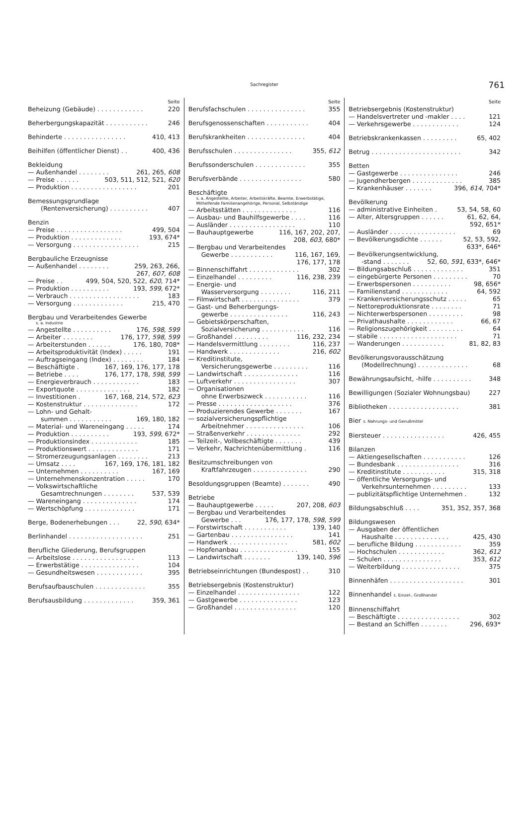Sachregister 761
Seite
Beheizung (Gebäude) . . . . . . . . . . . . 220
Beherbergungskapazität . . . . . . . . . . . 246
Behinderte . . . . . . . . . . . . . . . . 410, 413
Beihilfen (öffentlicher Dienst) . . 400, 436
Bekleidung
— Außenhandel . . . . . . . . 261, 265, 608
— Preise . . . . . . 503, 511, 512, 521, 620
— Produktion . . . . . . . . . . . . . . . . . 201
Bemessungsgrundlage
(Rentenversicherung) . . . . . . . . . . 407
Benzin
— Preise . . . . . . . . . . . . . . . . . 499, 504
— Produktion . . . . . . . . . . . . . 193, 674*
— Versorgung . . . . . . . . . . . . . . . . . 215
Bergbauliche Erzeugnisse
— Außenhandel . . . . . . . . 259, 263, 266,
267, 607, 608
— Preise . . 499, 504, 520, 522, 620, 714*
— Produktion . . . . . . . . . . 193, 599, 672*
— Verbrauch . . . . . . . . . . . . . . . . . . 183
— Versorgung . . . . . . . . . . . . . 215, 470
Bergbau und Verarbeitendes Gewerbe
s. a. Industrie
— Angestellte . . . . . . . . . . 176, 598, 599
— Arbeiter . . . . . . . . 176, 177, 598, 599
— Arbeiterstunden . . . . . . 176, 180, 708*
— Arbeitsproduktivität (Index) . . . . . 191
— Auftragseingang (Index) . . . . . . . . 184
— Beschäftigte . 167, 169, 176, 177, 178
— Betriebe . . . . 176, 177, 178, 598, 599
— Energieverbrauch . . . . . . . . . . . . 183
— Exportquote . . . . . . . . . . . . . . 182
— Investitionen . 167, 168, 214, 572, 623
— Kostenstruktur . . . . . . . . . . . . . . 172
— Lohn- und Gehalt-
summen . . . . . . . . . . . 169, 180, 182
— Material- und Wareneingang . . . . . 174
— Produktion . . . . . . . . . . 193, 599, 672*
— Produktionsindex . . . . . . . . . . . . 185
— Produktionswert . . . . . . . . . . . . . 171
— Stromerzeugungsanlagen . . . . . . . . 213
— Umsatz . . . . 167, 169, 176, 181, 182
— Unternehmen . . . . . . . . . . 167, 169
— Unternehmenskonzentration . . . . . 170
— Volkswirtschaftliche
Gesamtrechnungen . . . . . . . . 537, 539
— Wareneingang . . . . . . . . . . . . . . 174
— Wertschöpfung . . . . . . . . . . . . . 171
Berge, Bodenerhebungen . . . 22, 590, 634*
Berlinhandel . . . . . . . . . . . . . . . . . . . 251
Berufliche Gliederung, Berufsgruppen
— Arbeitslose . . . . . . . . . . . . . . . . 113
— Erwerbstätige . . . . . . . . . . . . . . . 104
— Gesundheitswesen . . . . . . . . . . . . 395
Berufsaufbauschulen . . . . . . . . . . . . . 355
Berufsausbildung . . . . . . . . . . . . . 359, 361
Seite
Berufsfachschulen . . . . . . . . . . . . . . . 355
Berufsgenossenschaften . . . . . . . . . . . 404
Berufskrankheiten . . . . . . . . . . . . . . . 404
Berufsschulen . . . . . . . . . . . . . . . 355, 612
Berufssonderschulen . . . . . . . . . . . . . 355
Berufsverbände . . . . . . . . . . . . . . . . 580
Beschäftigte
s. a. Angestellte, Arbeiter, Arbeitskräfte, Beamte, Erwerbstätige, Mithelfende Familienangehörige, Personal, Selbständige
— Arbeitsstätten . . . . . . . . . . . . . . 116
— Ausbau- und Bauhilfsgewerbe . . . . 116
— Ausländer . . . . . . . . . . . . . . . . . 110
— Bauhauptgewerbe 116, 167, 202, 207,
208, 603, 680*
— Bergbau und Verarbeitendes
Gewerbe . . . . . . . . . . . 116, 167, 169,
176, 177, 178
— Binnenschiffahrt . . . . . . . . . . . . . 302
— Einzelhandel . . . . . . . . . 116, 238, 239
— Energie- und
Wasserversorgung . . . . . . . . 116, 211
— Filmwirtschaft . . . . . . . . . . . . . . . 379
— Gast- und Beherbergungs-
gewerbe . . . . . . . . . . . . . . . 116, 243
— Gebietskörperschaften,
Sozialversicherung . . . . . . . . . . . 116
— Großhandel . . . . . . . . . 116, 232, 234
— Handelsvermittlung . . . . . . . . 116, 237
— Handwerk . . . . . . . . . . . . . 216, 602
— Kreditinstitute,
Versicherungsgewerbe . . . . . . . . . 116
— Landwirtschaft . . . . . . . . . . . . . . 116
— Luftverkehr . . . . . . . . . . . . . . . . 307
— Organisationen
ohne Erwerbszweck . . . . . . . . . . . 116
— Presse . . . . . . . . . . . . . . . . . . . 376
— Produzierendes Gewerbe . . . . . . . 167
— sozialversicherungspflichtige
Arbeitnehmer . . . . . . . . . . . . . . . 106
— Straßenverkehr . . . . . . . . . . . . . . 292
— Teilzeit-, Vollbeschäftigte . . . . . . . 439
— Verkehr, Nachrichtenübermittlung . 116
Besitzumschreibungen von
Kraftfahrzeugen . . . . . . . . . . . . . . 290
Besoldungsgruppen (Beamte) . . . . . . . 490
Betriebe
— Bauhauptgewerbe . . . . . 207, 208, 603
— Bergbau und Verarbeitendes
Gewerbe . . . 176, 177, 178, 598, 599
— Forstwirtschaft . . . . . . . . . . . 139, 140
— Gartenbau . . . . . . . . . . . . . . . . 141
— Handwerk . . . . . . . . . . . . . . . 581, 602
— Hopfenanbau . . . . . . . . . . . . . . . 155
— Landwirtschaft . . . . . . . 139, 140, 596
Betriebseinrichtungen (Bundespost) . . 310
Betriebsergebnis (Kostenstruktur)
— Einzelhandel . . . . . . . . . . . . . . . . 122
— Gastgewerbe . . . . . . . . . . . . . . . 123
— Großhandel . . . . . . . . . . . . . . . . 120
Seite
Betriebsergebnis (Kostenstruktur)
— Handelsvertreter und -makler . . . . 121
— Verkehrsgewerbe . . . . . . . . . . . . 124
Betriebskrankenkassen . . . . . . . . . 65, 402
Betrug . . . . . . . . . . . . . . . . . . . . . . . 342
Betten
— Gastgewerbe . . . . . . . . . . . . . . . 246
— Jugendherbergen . . . . . . . . . . . . . 385
— Krankenhäuser . . . . . . . 396, 614, 704*
Bevölkerung
— administrative Einheiten . 53, 54, 58, 60
— Alter, Altersgruppen . . . . . . 61, 62, 64,
592, 651*
— Ausländer . . . . . . . . . . . . . . . . . 69
— Bevölkerungsdichte . . . . . . 52, 53, 592,
633*, 646*
— Bevölkerungsentwicklung,
-stand . . . . . . . 52, 60, 591, 633*, 646*
— Bildungsabschluß . . . . . . . . . . . . . 351
— eingebürgerte Personen . . . . . . . . . 70
— Erwerbspersonen . . . . . . . . . . 98, 656*
— Familienstand . . . . . . . . . . . . 64, 592
— Krankenversicherungsschutz . . . . . 65
— Nettoreproduktionsrate . . . . . . . . 71
— Nichterwerbspersonen . . . . . . . . . 98
— Privathaushalte . . . . . . . . . . . . 66, 67
— Religionszugehörigkeit . . . . . . . . . 64
— stabile . . . . . . . . . . . . . . . . . . . . 71
— Wanderungen . . . . . . . . . . . 81, 82, 83
Bevölkerungsvorausschätzung
(Modellrechnung) . . . . . . . . . . . . . 68
Bewährungsaufsicht, -hilfe . . . . . . . . . . 348
Bewilligungen (Sozialer Wohnungsbau) 227
Bibliotheken . . . . . . . . . . . . . . . . . . 381
Bier s. Nahrungs- und Genußmittel
Biersteuer . . . . . . . . . . . . . . . . 426, 455
Bilanzen
— Aktiengesellschaften . . . . . . . . . . . 126
— Bundesbank . . . . . . . . . . . . . . . . 316
— Kreditinstitute . . . . . . . . . . . 315, 318
— öffentliche Versorgungs- und
Verkehrsunternehmen . . . . . . . . . 133
— publizitätspflichtige Unternehmen . 132
Bildungsabschluß . . . . 351, 352, 357, 368
Bildungswesen
— Ausgaben der öffentlichen
Haushalte . . . . . . . . . . . . . . 425, 430
— berufliche Bildung . . . . . . . . . . . . 359
— Hochschulen . . . . . . . . . . . . 362, 612
— Schulen . . . . . . . . . . . . . . . 353, 612
— Weiterbildung . . . . . . . . . . . . . . . 375
Binnenhäfen . . . . . . . . . . . . . . . . . . . 301
Binnenhandel s. Einzel-, Großhandel
Binnenschiffahrt
— Beschäftigte . . . . . . . . . . . . . . . . 302
— Bestand an Schiffen . . . . . . . 296, 693*